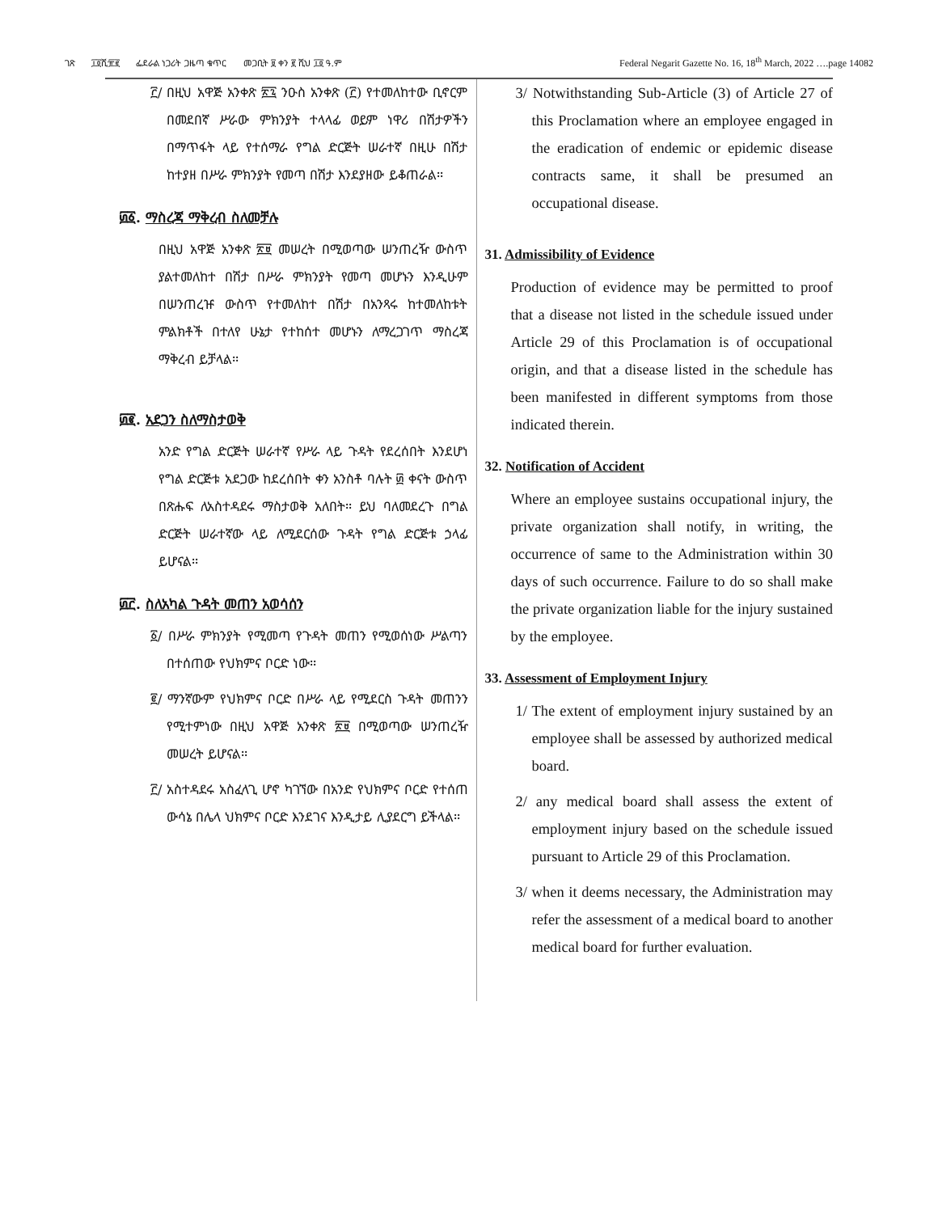ገጽ ፲፬ሺ፹፪ ፌደራል ነጋሪት ጋዜጣ ቁጥር መጋቢት ፱ ቀን ፪ ሺህ ፲፬ ዓ.ም Federal Negarit Gazette No. 16, 18<sup>th</sup> March, 2022 ….page 14082
፫/ በዚህ አዋጅ አንቀጽ ፳፯ ንዑስ አንቀጽ (፫) የተመለከተው ቢኖርም በመደበኛ ሥራው ምክንያት ተላላፊ ወይም ነዋሪ በሽታዎችን በማጥፋት ላይ የተሰማራ የግል ድርጅት ሠራተኛ በዚሁ በሽታ ከተያዘ በሥራ ምክንያት የመጣ በሽታ እንደያዘው ይቆጠራል፡፡
፴፩. ማስረጃ ማቅረብ ስለመቻሉ
በዚህ አዋጅ አንቀጽ ፳፱ መሠረት በሚወጣው ሠንጠረዥ ውስጥ ያልተመለከተ በሽታ በሥራ ምክንያት የመጣ መሆኑን እንዲሁም በሠንጠረዡ ውስጥ የተመለከተ በሽታ በአንጻሩ ከተመለከቱት ምልክቶች በተለየ ሁኔታ የተከሰተ መሆኑን ለማረጋገጥ ማስረጃ ማቅረብ ይቻላል፡፡
፴፪. አደጋን ስለማስታወቅ
አንድ የግል ድርጅት ሠራተኛ የሥራ ላይ ጉዳት የደረሰበት እንደሆነ የግል ድርጅቱ አደጋው ከደረሰበት ቀን አንስቶ ባሉት ፴ ቀናት ውስጥ በጽሑፍ ለአስተዳደሩ ማስታወቅ አለበት፡፡ ይህ ባለመደረጉ በግል ድርጅት ሠራተኛው ላይ ለሚደርሰው ጉዳት የግል ድርጅቱ ኃላፊ ይሆናል፡፡
፴፫. ስለአካል ጉዳት መጠን አወሳሰን
፩/ በሥራ ምክንያት የሚመጣ የጉዳት መጠን የሚወሰነው ሥልጣን በተሰጠው የህክምና ቦርድ ነው፡፡
፪/ ማንኛውም የህክምና ቦርድ በሥራ ላይ የሚደርስ ጉዳት መጠንን የሚተምነው በዚህ አዋጅ አንቀጽ ፳፱ በሚወጣው ሠንጠረዥ መሠረት ይሆናል፡፡
፫/ አስተዳደሩ አስፈላጊ ሆኖ ካገኘው በአንድ የህክምና ቦርድ የተሰጠ ውሳኔ በሌላ ህክምና ቦርድ እንደገና እንዲታይ ሊያደርግ ይችላል፡፡
3/ Notwithstanding Sub-Article (3) of Article 27 of this Proclamation where an employee engaged in the eradication of endemic or epidemic disease contracts same, it shall be presumed an occupational disease.
31. Admissibility of Evidence
Production of evidence may be permitted to proof that a disease not listed in the schedule issued under Article 29 of this Proclamation is of occupational origin, and that a disease listed in the schedule has been manifested in different symptoms from those indicated therein.
32. Notification of Accident
Where an employee sustains occupational injury, the private organization shall notify, in writing, the occurrence of same to the Administration within 30 days of such occurrence. Failure to do so shall make the private organization liable for the injury sustained by the employee.
33. Assessment of Employment Injury
1/ The extent of employment injury sustained by an employee shall be assessed by authorized medical board.
2/ any medical board shall assess the extent of employment injury based on the schedule issued pursuant to Article 29 of this Proclamation.
3/ when it deems necessary, the Administration may refer the assessment of a medical board to another medical board for further evaluation.